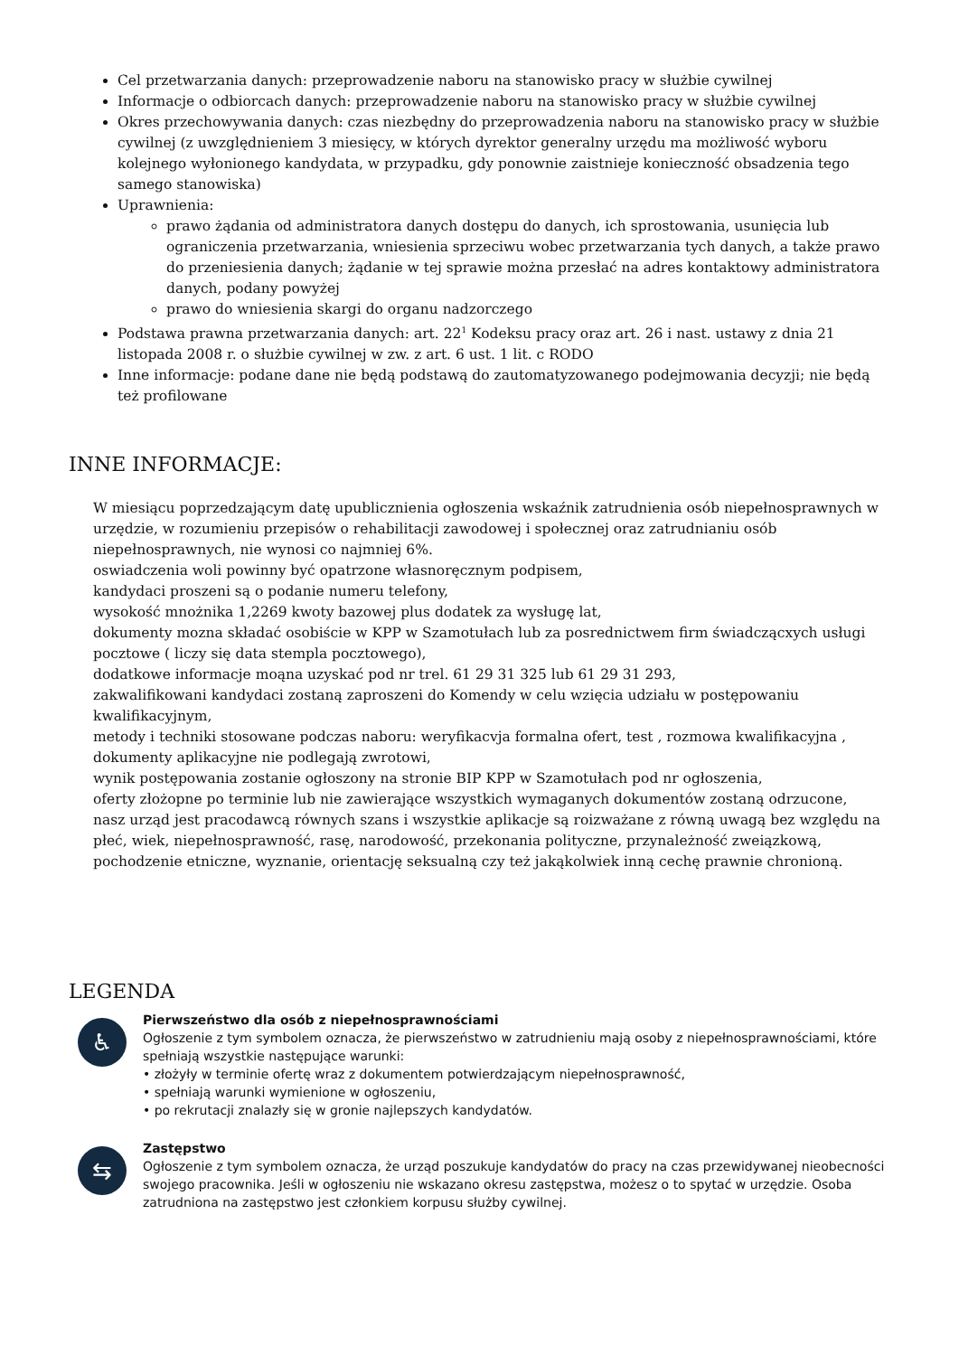Cel przetwarzania danych: przeprowadzenie naboru na stanowisko pracy w służbie cywilnej
Informacje o odbiorcach danych: przeprowadzenie naboru na stanowisko pracy w służbie cywilnej
Okres przechowywania danych: czas niezbędny do przeprowadzenia naboru na stanowisko pracy w służbie cywilnej (z uwzględnieniem 3 miesięcy, w których dyrektor generalny urzędu ma możliwość wyboru kolejnego wyłonionego kandydata, w przypadku, gdy ponownie zaistnieje konieczność obsadzenia tego samego stanowiska)
Uprawnienia:
prawo żądania od administratora danych dostępu do danych, ich sprostowania, usunięcia lub ograniczenia przetwarzania, wniesienia sprzeciwu wobec przetwarzania tych danych, a także prawo do przeniesienia danych; żądanie w tej sprawie można przesłać na adres kontaktowy administratora danych, podany powyżej
prawo do wniesienia skargi do organu nadzorczego
Podstawa prawna przetwarzania danych: art. 22<sup>1</sup> Kodeksu pracy oraz art. 26 i nast. ustawy z dnia 21 listopada 2008 r. o służbie cywilnej w zw. z art. 6 ust. 1 lit. c RODO
Inne informacje: podane dane nie będą podstawą do zautomatyzowanego podejmowania decyzji; nie będą też profilowane
INNE INFORMACJE:
W miesiącu poprzedzającym datę upublicznienia ogłoszenia wskaźnik zatrudnienia osób niepełnosprawnych w urzędzie, w rozumieniu przepisów o rehabilitacji zawodowej i społecznej oraz zatrudnianiu osób niepełnosprawnych, nie wynosi co najmniej 6%.
oswiadczenia woli powinny być opatrzone własnoręcznym podpisem,
kandydaci proszeni są o podanie numeru telefony,
wysokość mnożnika 1,2269 kwoty bazowej plus dodatek za wysługę lat,
dokumenty mozna składać osobiście w KPP w Szamotułach lub za posrednictwem firm świadczącxych usługi pocztowe ( liczy się data stempla pocztowego),
dodatkowe informacje moąna uzyskać pod nr trel. 61 29 31 325 lub 61 29 31 293,
zakwalifikowani kandydaci zostaną zaproszeni do Komendy w celu wzięcia udziału w postępowaniu kwalifikacyjnym,
metody i techniki stosowane podczas naboru: weryfikacvja formalna ofert, test , rozmowa kwalifikacyjna ,
dokumenty aplikacyjne nie podlegają zwrotowi,
wynik postępowania zostanie ogłoszony na stronie BIP KPP w Szamotułach pod nr ogłoszenia,
oferty złożopne po terminie lub nie zawierające wszystkich wymaganych dokumentów zostaną odrzucone,
nasz urząd jest pracodawcą równych szans i wszystkie aplikacje są roizważane z równą uwagą bez względu na płeć, wiek, niepełnosprawność, rasę, narodowość, przekonania polityczne, przynależność zweiązkową, pochodzenie etniczne, wyznanie, orientację seksualną czy też jakąkolwiek inną cechę prawnie chronioną.
LEGENDA
♿
Pierwszeństwo dla osób z niepełnosprawnościami
Ogłoszenie z tym symbolem oznacza, że pierwszeństwo w zatrudnieniu mają osoby z niepełnosprawnościami, które spełniają wszystkie następujące warunki:
• złożyły w terminie ofertę wraz z dokumentem potwierdzającym niepełnosprawność,
• spełniają warunki wymienione w ogłoszeniu,
• po rekrutacji znalazły się w gronie najlepszych kandydatów.
⇆
Zastępstwo
Ogłoszenie z tym symbolem oznacza, że urząd poszukuje kandydatów do pracy na czas przewidywanej nieobecności swojego pracownika. Jeśli w ogłoszeniu nie wskazano okresu zastępstwa, możesz o to spytać w urzędzie. Osoba zatrudniona na zastępstwo jest członkiem korpusu służby cywilnej.